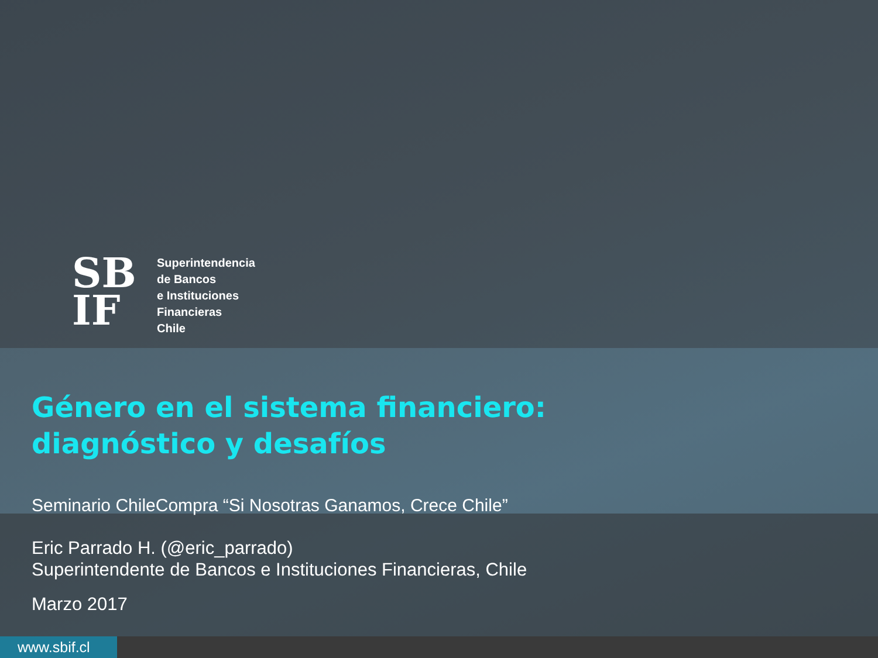SB
IF
Superintendencia
de Bancos
e Instituciones
Financieras
Chile
Género en el sistema financiero:
diagnóstico y desafíos
Seminario ChileCompra “Si Nosotras Ganamos, Crece Chile”
Eric Parrado H. (@eric_parrado)
Superintendente de Bancos e Instituciones Financieras, Chile
Marzo 2017
www.sbif.cl